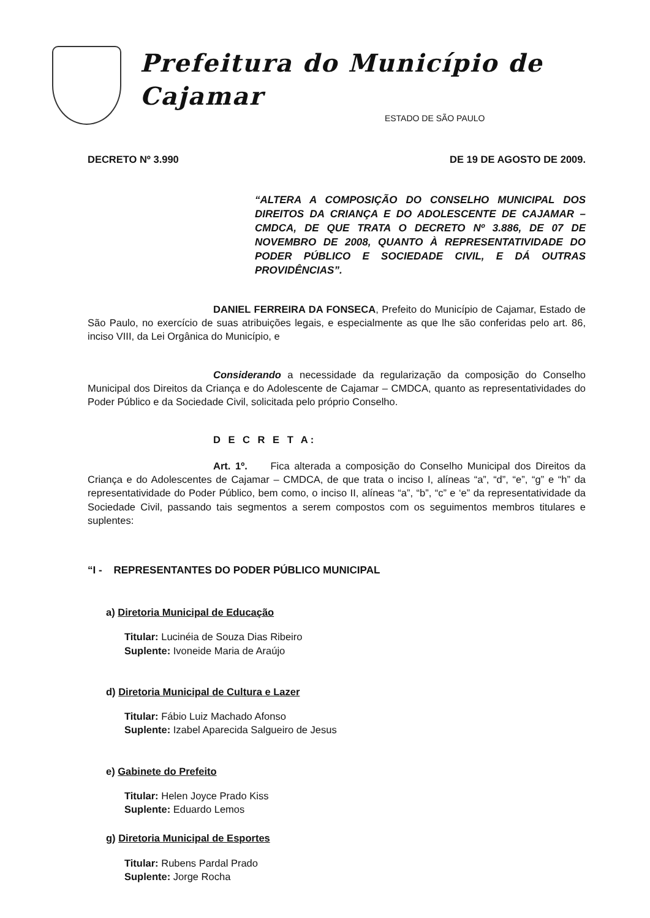Prefeitura do Município de Cajamar
ESTADO DE SÃO PAULO
DECRETO Nº 3.990 DE 19 DE AGOSTO DE 2009.
“ALTERA A COMPOSIÇÃO DO CONSELHO MUNICIPAL DOS DIREITOS DA CRIANÇA E DO ADOLESCENTE DE CAJAMAR – CMDCA, DE QUE TRATA O DECRETO Nº 3.886, DE 07 DE NOVEMBRO DE 2008, QUANTO À REPRESENTATIVIDADE DO PODER PÚBLICO E SOCIEDADE CIVIL, E DÁ OUTRAS PROVIDÊNCIAS”.
DANIEL FERREIRA DA FONSECA, Prefeito do Município de Cajamar, Estado de São Paulo, no exercício de suas atribuições legais, e especialmente as que lhe são conferidas pelo art. 86, inciso VIII, da Lei Orgânica do Município, e
Considerando a necessidade da regularização da composição do Conselho Municipal dos Direitos da Criança e do Adolescente de Cajamar – CMDCA, quanto as representatividades do Poder Público e da Sociedade Civil, solicitada pelo próprio Conselho.
D E C R E T A:
Art. 1º. Fica alterada a composição do Conselho Municipal dos Direitos da Criança e do Adolescentes de Cajamar – CMDCA, de que trata o inciso I, alíneas “a”, “d”, “e”, “g” e “h” da representatividade do Poder Público, bem como, o inciso II, alíneas “a”, “b”, “c” e ‘e” da representatividade da Sociedade Civil, passando tais segmentos a serem compostos com os seguimentos membros titulares e suplentes:
“I - REPRESENTANTES DO PODER PÚBLICO MUNICIPAL
a) Diretoria Municipal de Educação
Titular: Lucinéia de Souza Dias Ribeiro
Suplente: Ivoneide Maria de Araújo
d) Diretoria Municipal de Cultura e Lazer
Titular: Fábio Luiz Machado Afonso
Suplente: Izabel Aparecida Salgueiro de Jesus
e) Gabinete do Prefeito
Titular: Helen Joyce Prado Kiss
Suplente: Eduardo Lemos
g) Diretoria Municipal de Esportes
Titular: Rubens Pardal Prado
Suplente: Jorge Rocha